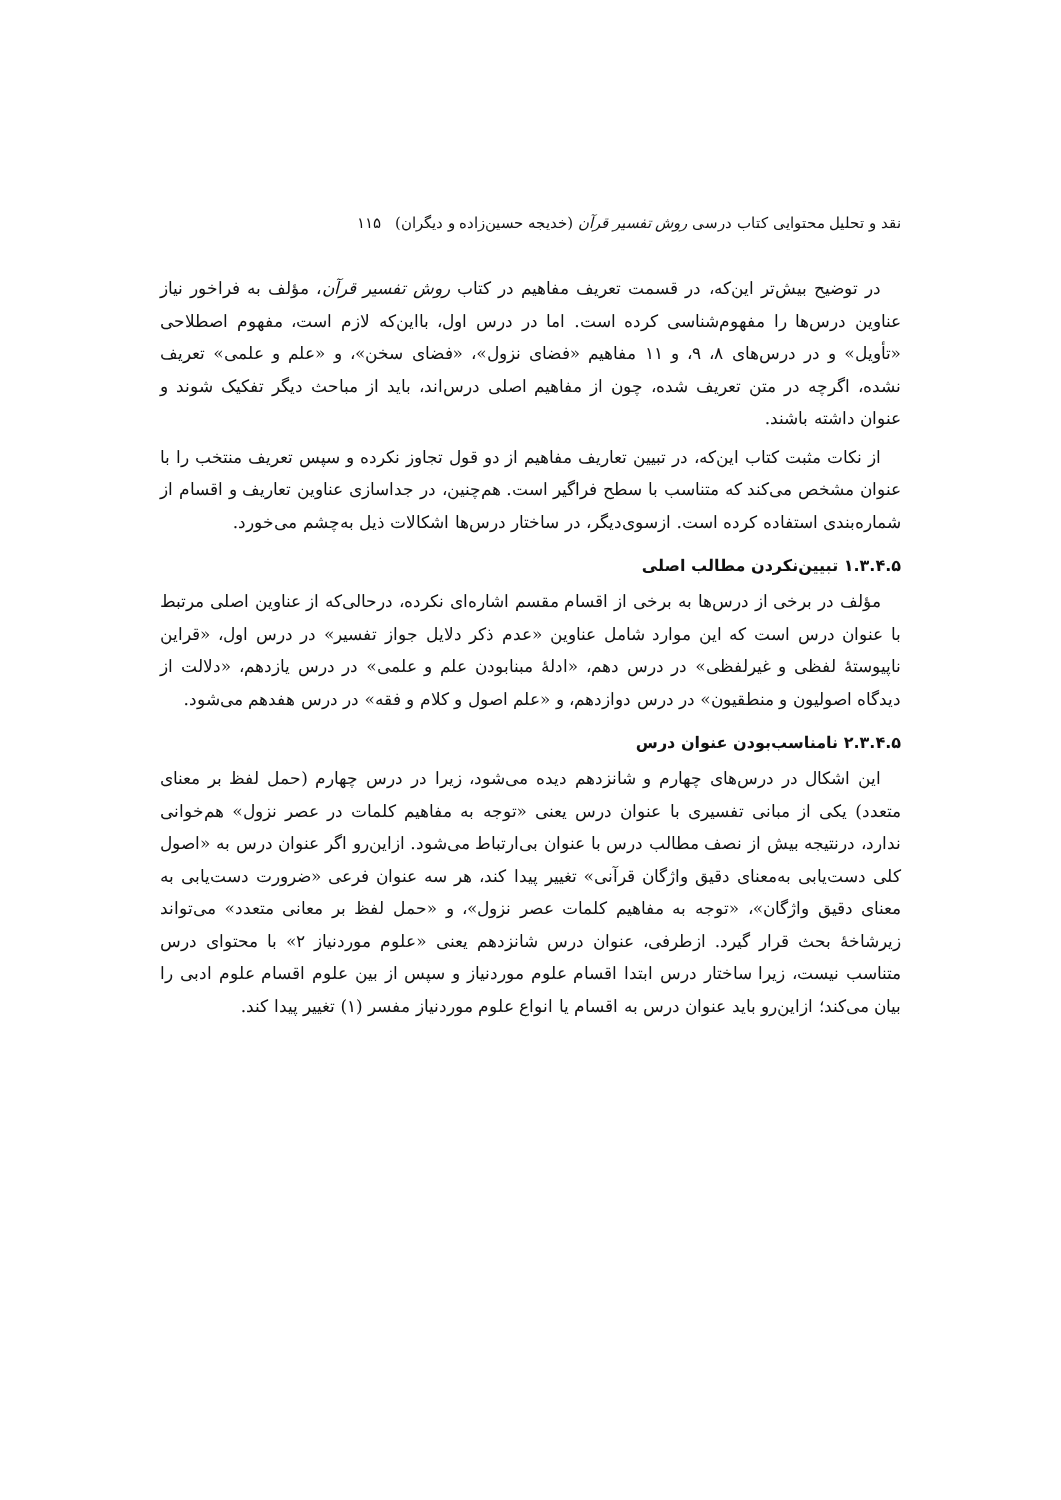نقد و تحلیل محتوایی کتاب درسی روش تفسیر قرآن (خدیجه حسین‌زاده و دیگران) ۱۱۵
در توضیح بیش‌تر این‌که، در قسمت تعریف مفاهیم در کتاب روش تفسیر قرآن، مؤلف به فراخور نیاز عناوین درس‌ها را مفهوم‌شناسی کرده است. اما در درس اول، بااین‌که لازم است، مفهوم اصطلاحی «تأویل» و در درس‌های ۸، ۹، و ۱۱ مفاهیم «فضای نزول»، «فضای سخن»، و «علم و علمی» تعریف نشده، اگرچه در متن تعریف شده، چون از مفاهیم اصلی درس‌اند، باید از مباحث دیگر تفکیک شوند و عنوان داشته باشند.
از نکات مثبت کتاب این‌که، در تبیین تعاریف مفاهیم از دو قول تجاوز نکرده و سپس تعریف منتخب را با عنوان مشخص می‌کند که متناسب با سطح فراگیر است. هم‌چنین، در جداسازی عناوین تعاریف و اقسام از شماره‌بندی استفاده کرده است. ازسوی‌دیگر، در ساختار درس‌ها اشکالات ذیل به‌چشم می‌خورد.
۱.۳.۴.۵ تبیین‌نکردن مطالب اصلی
مؤلف در برخی از درس‌ها به برخی از اقسام مقسم اشاره‌ای نکرده، درحالی‌که از عناوین اصلی مرتبط با عنوان درس است که این موارد شامل عناوین «عدم ذکر دلایل جواز تفسیر» در درس اول، «قراین ناپیوستهٔ لفظی و غیرلفظی» در درس دهم، «ادلهٔ مبنابودن علم و علمی» در درس یازدهم، «دلالت از دیدگاه اصولیون و منطقیون» در درس دوازدهم، و «علم اصول و کلام و فقه» در درس هفدهم می‌شود.
۲.۳.۴.۵ نامناسب‌بودن عنوان درس
این اشکال در درس‌های چهارم و شانزدهم دیده می‌شود، زیرا در درس چهارم (حمل لفظ بر معنای متعدد) یکی از مبانی تفسیری با عنوان درس یعنی «توجه به مفاهیم کلمات در عصر نزول» هم‌خوانی ندارد، درنتیجه بیش از نصف مطالب درس با عنوان بی‌ارتباط می‌شود. ازاین‌رو اگر عنوان درس به «اصول کلی دست‌یابی به‌معنای دقیق واژگان قرآنی» تغییر پیدا کند، هر سه عنوان فرعی «ضرورت دست‌یابی به معنای دقیق واژگان»، «توجه به مفاهیم کلمات عصر نزول»، و «حمل لفظ بر معانی متعدد» می‌تواند زیرشاخهٔ بحث قرار گیرد. ازطرفی، عنوان درس شانزدهم یعنی «علوم موردنیاز ۲» با محتوای درس متناسب نیست، زیرا ساختار درس ابتدا اقسام علوم موردنیاز و سپس از بین علوم اقسام علوم ادبی را بیان می‌کند؛ ازاین‌رو باید عنوان درس به اقسام یا انواع علوم موردنیاز مفسر (۱) تغییر پیدا کند.